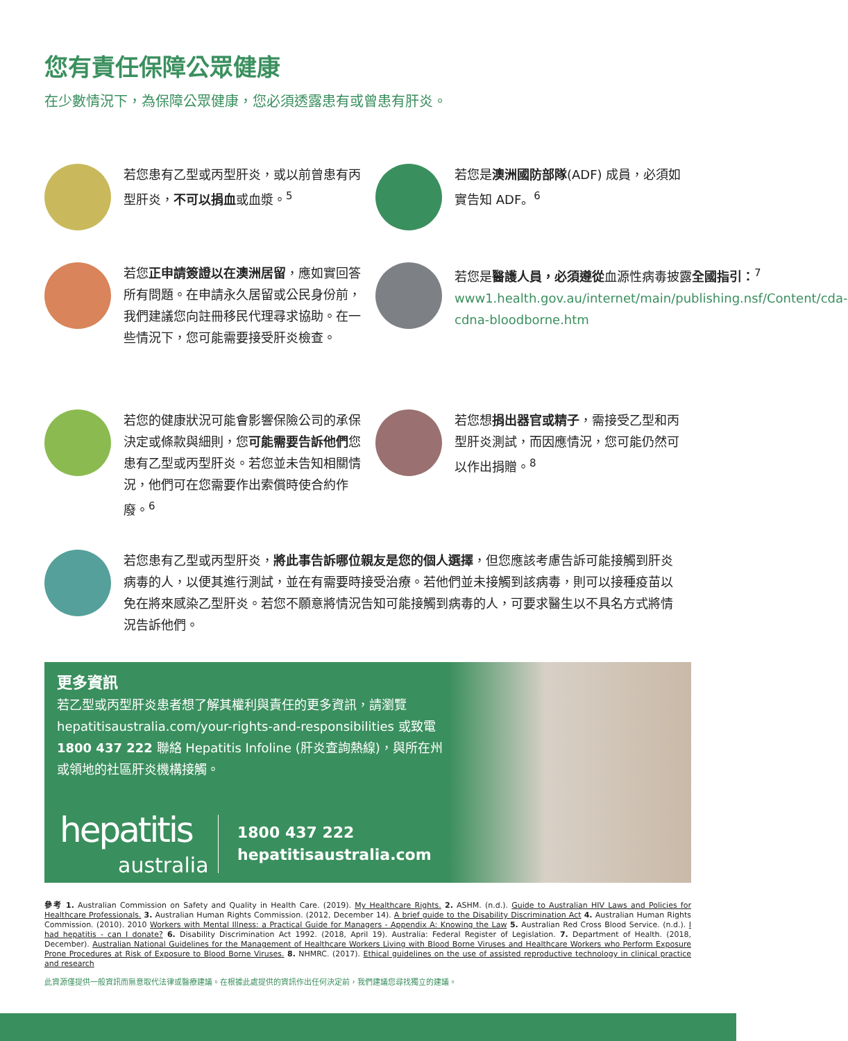您有責任保障公眾健康
在少數情況下，為保障公眾健康，您必須透露患有或曾患有肝炎。
若您患有乙型或丙型肝炎，或以前曾患有丙型肝炎，不可以捐血或血漿。<sup>5</sup>
若您是澳洲國防部隊(ADF) 成員，必須如實告知 ADF。<sup>6</sup>
若您正申請簽證以在澳洲居留，應如實回答所有問題。在申請永久居留或公民身份前，我們建議您向註冊移民代理尋求協助。在一些情況下，您可能需要接受肝炎檢查。
若您是醫護人員，必須遵從血源性病毒披露全國指引：<sup>7</sup> www1.health.gov.au/internet/main/publishing.nsf/Content/cda-cdna-bloodborne.htm
若您的健康狀況可能會影響保險公司的承保決定或條款與細則，您可能需要告訴他們您患有乙型或丙型肝炎。若您並未告知相關情況，他們可在您需要作出索償時使合約作廢。<sup>6</sup>
若您想捐出器官或精子，需接受乙型和丙型肝炎測試，而因應情況，您可能仍然可以作出捐贈。<sup>8</sup>
若您患有乙型或丙型肝炎，將此事告訴哪位親友是您的個人選擇，但您應該考慮告訴可能接觸到肝炎病毒的人，以便其進行測試，並在有需要時接受治療。若他們並未接觸到該病毒，則可以接種疫苗以免在將來感染乙型肝炎。若您不願意將情況告知可能接觸到病毒的人，可要求醫生以不具名方式將情況告訴他們。
更多資訊
若乙型或丙型肝炎患者想了解其權利與責任的更多資訊，請瀏覽 hepatitisaustralia.com/your-rights-and-responsibilities 或致電 1800 437 222 聯絡 Hepatitis Infoline (肝炎查詢熱線)，與所在州或領地的社區肝炎機構接觸。
hepatitis
australia
1800 437 222
hepatitisaustralia.com
參考 1. Australian Commission on Safety and Quality in Health Care. (2019). My Healthcare Rights. 2. ASHM. (n.d.). Guide to Australian HIV Laws and Policies for Healthcare Professionals. 3. Australian Human Rights Commission. (2012, December 14). A brief guide to the Disability Discrimination Act 4. Australian Human Rights Commission. (2010). 2010 Workers with Mental Illness: a Practical Guide for Managers - Appendix A: Knowing the Law 5. Australian Red Cross Blood Service. (n.d.). I had hepatitis - can I donate? 6. Disability Discrimination Act 1992. (2018, April 19). Australia: Federal Register of Legislation. 7. Department of Health. (2018, December). Australian National Guidelines for the Management of Healthcare Workers Living with Blood Borne Viruses and Healthcare Workers who Perform Exposure Prone Procedures at Risk of Exposure to Blood Borne Viruses. 8. NHMRC. (2017). Ethical guidelines on the use of assisted reproductive technology in clinical practice and research
此資源僅提供一般資訊而無意取代法律或醫療建議。在根據此處提供的資訊作出任何決定前，我們建議您尋找獨立的建議。